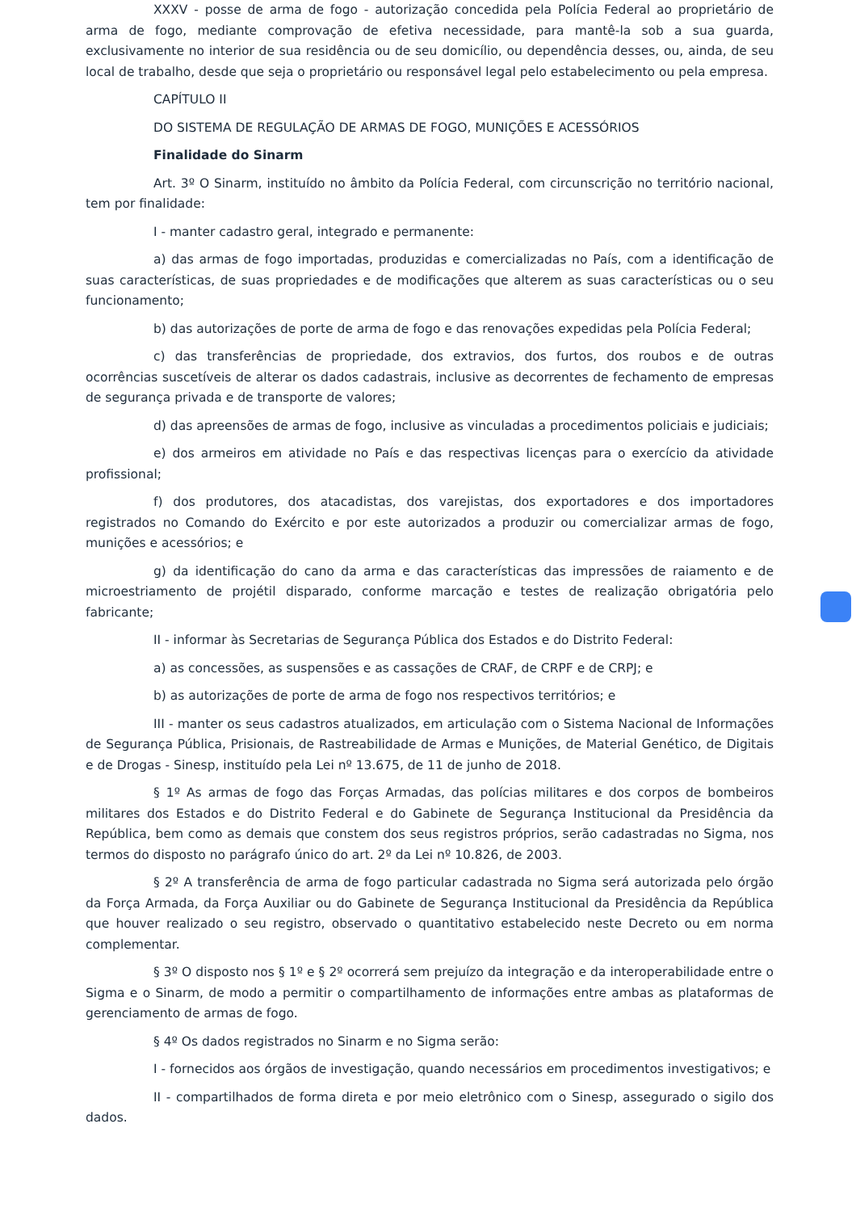XXXV - posse de arma de fogo - autorização concedida pela Polícia Federal ao proprietário de arma de fogo, mediante comprovação de efetiva necessidade, para mantê-la sob a sua guarda, exclusivamente no interior de sua residência ou de seu domicílio, ou dependência desses, ou, ainda, de seu local de trabalho, desde que seja o proprietário ou responsável legal pelo estabelecimento ou pela empresa.
CAPÍTULO II
DO SISTEMA DE REGULAÇÃO DE ARMAS DE FOGO, MUNIÇÕES E ACESSÓRIOS
Finalidade do Sinarm
Art. 3º O Sinarm, instituído no âmbito da Polícia Federal, com circunscrição no território nacional, tem por finalidade:
I - manter cadastro geral, integrado e permanente:
a) das armas de fogo importadas, produzidas e comercializadas no País, com a identificação de suas características, de suas propriedades e de modificações que alterem as suas características ou o seu funcionamento;
b) das autorizações de porte de arma de fogo e das renovações expedidas pela Polícia Federal;
c) das transferências de propriedade, dos extravios, dos furtos, dos roubos e de outras ocorrências suscetíveis de alterar os dados cadastrais, inclusive as decorrentes de fechamento de empresas de segurança privada e de transporte de valores;
d) das apreensões de armas de fogo, inclusive as vinculadas a procedimentos policiais e judiciais;
e) dos armeiros em atividade no País e das respectivas licenças para o exercício da atividade profissional;
f) dos produtores, dos atacadistas, dos varejistas, dos exportadores e dos importadores registrados no Comando do Exército e por este autorizados a produzir ou comercializar armas de fogo, munições e acessórios; e
g) da identificação do cano da arma e das características das impressões de raiamento e de microestriamento de projétil disparado, conforme marcação e testes de realização obrigatória pelo fabricante;
II - informar às Secretarias de Segurança Pública dos Estados e do Distrito Federal:
a) as concessões, as suspensões e as cassações de CRAF, de CRPF e de CRPJ; e
b) as autorizações de porte de arma de fogo nos respectivos territórios; e
III - manter os seus cadastros atualizados, em articulação com o Sistema Nacional de Informações de Segurança Pública, Prisionais, de Rastreabilidade de Armas e Munições, de Material Genético, de Digitais e de Drogas - Sinesp, instituído pela Lei nº 13.675, de 11 de junho de 2018.
§ 1º As armas de fogo das Forças Armadas, das polícias militares e dos corpos de bombeiros militares dos Estados e do Distrito Federal e do Gabinete de Segurança Institucional da Presidência da República, bem como as demais que constem dos seus registros próprios, serão cadastradas no Sigma, nos termos do disposto no parágrafo único do art. 2º da Lei nº 10.826, de 2003.
§ 2º A transferência de arma de fogo particular cadastrada no Sigma será autorizada pelo órgão da Força Armada, da Força Auxiliar ou do Gabinete de Segurança Institucional da Presidência da República que houver realizado o seu registro, observado o quantitativo estabelecido neste Decreto ou em norma complementar.
§ 3º O disposto nos § 1º e § 2º ocorrerá sem prejuízo da integração e da interoperabilidade entre o Sigma e o Sinarm, de modo a permitir o compartilhamento de informações entre ambas as plataformas de gerenciamento de armas de fogo.
§ 4º Os dados registrados no Sinarm e no Sigma serão:
I - fornecidos aos órgãos de investigação, quando necessários em procedimentos investigativos; e
II - compartilhados de forma direta e por meio eletrônico com o Sinesp, assegurado o sigilo dos dados.